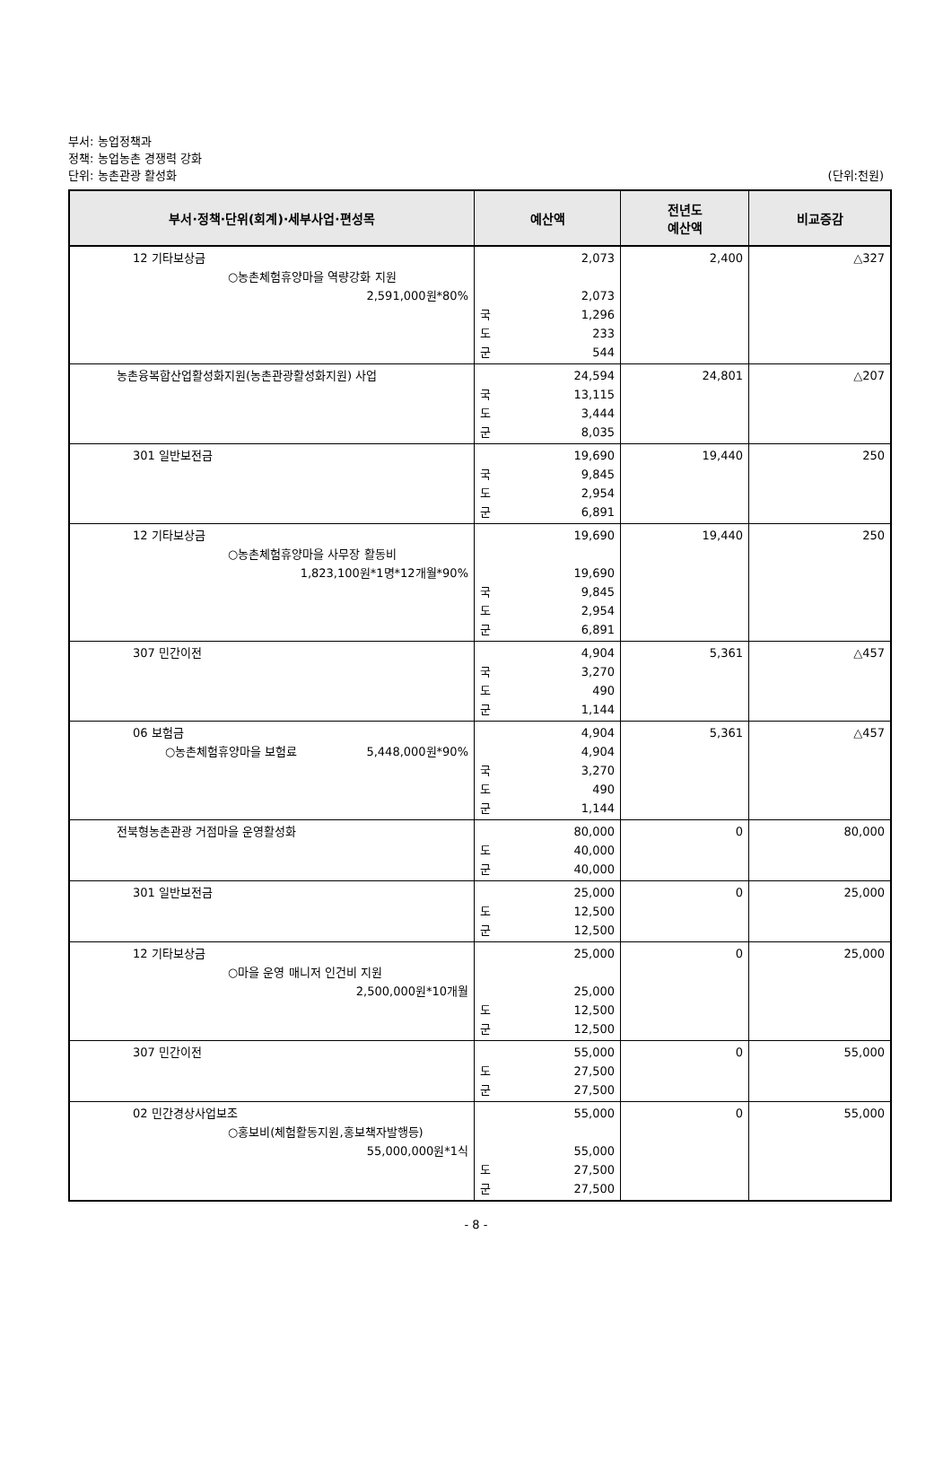부서: 농업정책과
정책: 농업농촌 경쟁력 강화
단위: 농촌관광 활성화
(단위:천원)
| 부서·정책·단위(회계)·세부사업·편성목 | 예산액 | 전년도 예산액 | 비교증감 |
| --- | --- | --- | --- |
| 12 기타보상금 ○농촌체험휴양마을 역량강화 지원 2,591,000원*80% | 2,073 2,073 국 1,296 도 233 군 544 | 2,400 | △327 |
| 농촌융복합산업활성화지원(농촌관광활성화지원) 사업 | 24,594 국 13,115 도 3,444 군 8,035 | 24,801 | △207 |
| 301 일반보전금 | 19,690 국 9,845 도 2,954 군 6,891 | 19,440 | 250 |
| 12 기타보상금 ○농촌체험휴양마을 사무장 활동비 1,823,100원*1명*12개월*90% | 19,690 19,690 국 9,845 도 2,954 군 6,891 | 19,440 | 250 |
| 307 민간이전 | 4,904 국 3,270 도 490 군 1,144 | 5,361 | △457 |
| 06 보험금 ○농촌체험휴양마을 보험료 5,448,000원*90% | 4,904 4,904 국 3,270 도 490 군 1,144 | 5,361 | △457 |
| 전북형농촌관광 거점마을 운영활성화 | 80,000 도 40,000 군 40,000 | 0 | 80,000 |
| 301 일반보전금 | 25,000 도 12,500 군 12,500 | 0 | 25,000 |
| 12 기타보상금 ○마을 운영 매니저 인건비 지원 2,500,000원*10개월 | 25,000 25,000 도 12,500 군 12,500 | 0 | 25,000 |
| 307 민간이전 | 55,000 도 27,500 군 27,500 | 0 | 55,000 |
| 02 민간경상사업보조 ○홍보비(체험활동지원,홍보책자발행등) 55,000,000원*1식 | 55,000 55,000 도 27,500 군 27,500 | 0 | 55,000 |
- 8 -